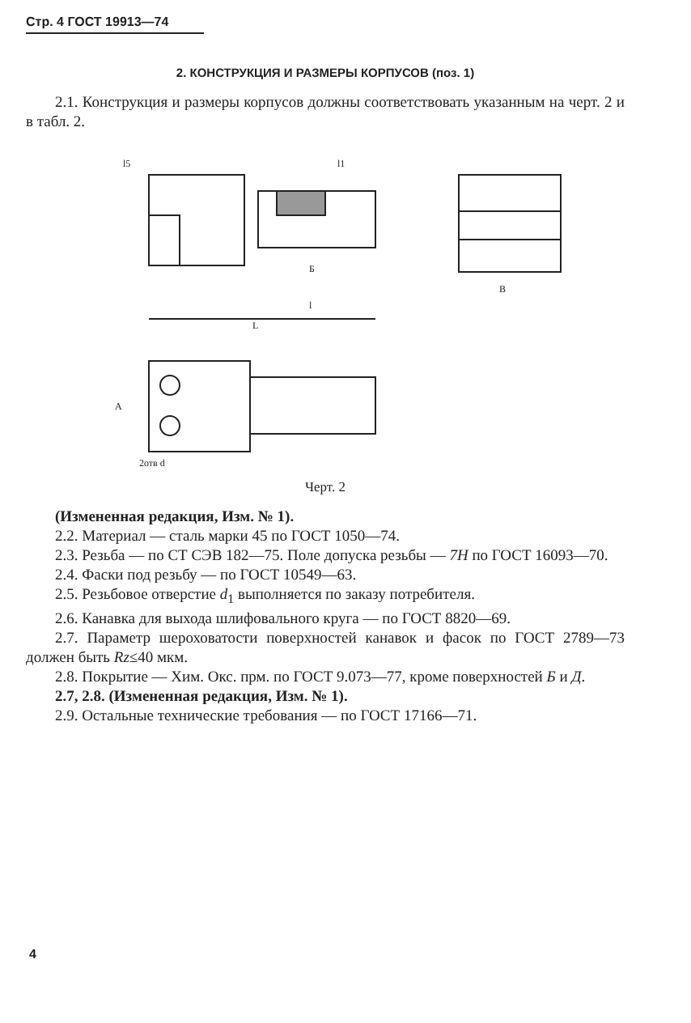Стр. 4 ГОСТ 19913—74
2. КОНСТРУКЦИЯ И РАЗМЕРЫ КОРПУСОВ (поз. 1)
2.1. Конструкция и размеры корпусов должны соответствовать указанным на черт. 2 и в табл. 2.
l5
l1
Б
l
L
B
A
2отв d
Черт. 2
(Измененная редакция, Изм. № 1).
2.2. Материал — сталь марки 45 по ГОСТ 1050—74.
2.3. Резьба — по СТ СЭВ 182—75. Поле допуска резьбы — 7H по ГОСТ 16093—70.
2.4. Фаски под резьбу — по ГОСТ 10549—63.
2.5. Резьбовое отверстие d<sub>1</sub> выполняется по заказу потребителя.
2.6. Канавка для выхода шлифовального круга — по ГОСТ 8820—69.
2.7. Параметр шероховатости поверхностей канавок и фасок по ГОСТ 2789—73 должен быть Rz≤40 мкм.
2.8. Покрытие — Хим. Окс. прм. по ГОСТ 9.073—77, кроме поверхностей Б и Д.
2.7, 2.8. (Измененная редакция, Изм. № 1).
2.9. Остальные технические требования — по ГОСТ 17166—71.
4